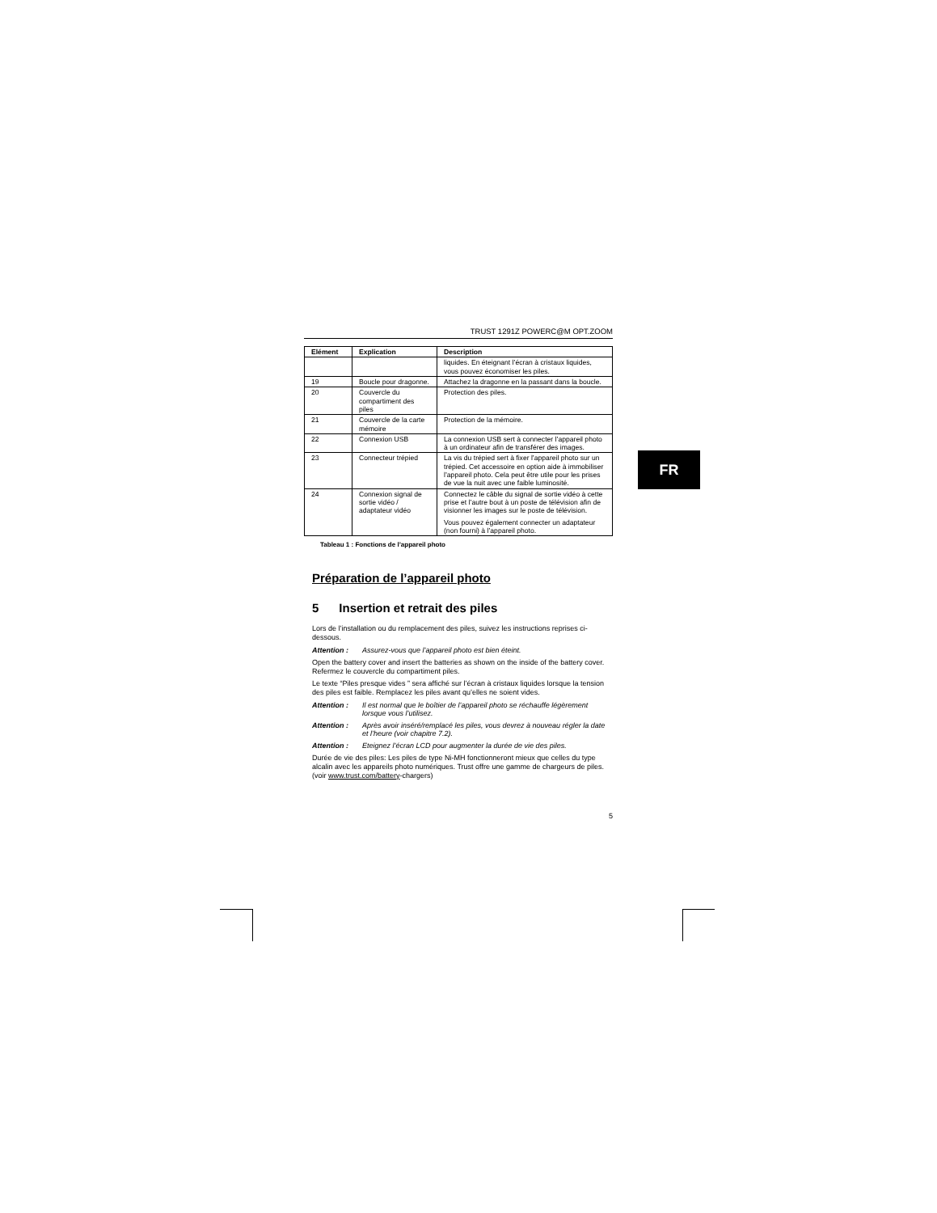TRUST 1291Z POWERC@M OPT.ZOOM
| Elément | Explication | Description |
| --- | --- | --- |
| | | liquides. En éteignant l’écran à cristaux liquides, vous pouvez économiser les piles. |
| 19 | Boucle pour dragonne. | Attachez la dragonne en la passant dans la boucle. |
| 20 | Couvercle du compartiment des piles | Protection des piles. |
| 21 | Couvercle de la carte mémoire | Protection de la mémoire. |
| 22 | Connexion USB | La connexion USB sert à connecter l’appareil photo à un ordinateur afin de transférer des images. |
| 23 | Connecteur trépied | La vis du trépied sert à fixer l’appareil photo sur un trépied. Cet accessoire en option aide à immobiliser l’appareil photo. Cela peut être utile pour les prises de vue la nuit avec une faible luminosité. |
| 24 | Connexion signal de sortie vidéo / adaptateur vidéo | Connectez le câble du signal de sortie vidéo à cette prise et l’autre bout à un poste de télévision afin de visionner les images sur le poste de télévision. Vous pouvez également connecter un adaptateur (non fourni) à l’appareil photo. |
Tableau 1 : Fonctions de l’appareil photo
Préparation de l’appareil photo
5 Insertion et retrait des piles
Lors de l’installation ou du remplacement des piles, suivez les instructions reprises ci-dessous.
Attention : Assurez-vous que l’appareil photo est bien éteint.
Open the battery cover and insert the batteries as shown on the inside of the battery cover. Refermez le couvercle du compartiment piles.
Le texte “Piles presque vides ” sera affiché sur l’écran à cristaux liquides lorsque la tension des piles est faible. Remplacez les piles avant qu’elles ne soient vides.
Attention : Il est normal que le boîtier de l’appareil photo se réchauffe légèrement lorsque vous l’utilisez.
Attention : Après avoir inséré/remplacé les piles, vous devrez à nouveau régler la date et l’heure (voir chapitre 7.2).
Attention : Eteignez l’écran LCD pour augmenter la durée de vie des piles.
Durée de vie des piles: Les piles de type Ni-MH fonctionneront mieux que celles du type alcalin avec les appareils photo numériques. Trust offre une gamme de chargeurs de piles. (voir www.trust.com/battery-chargers)
5
FR